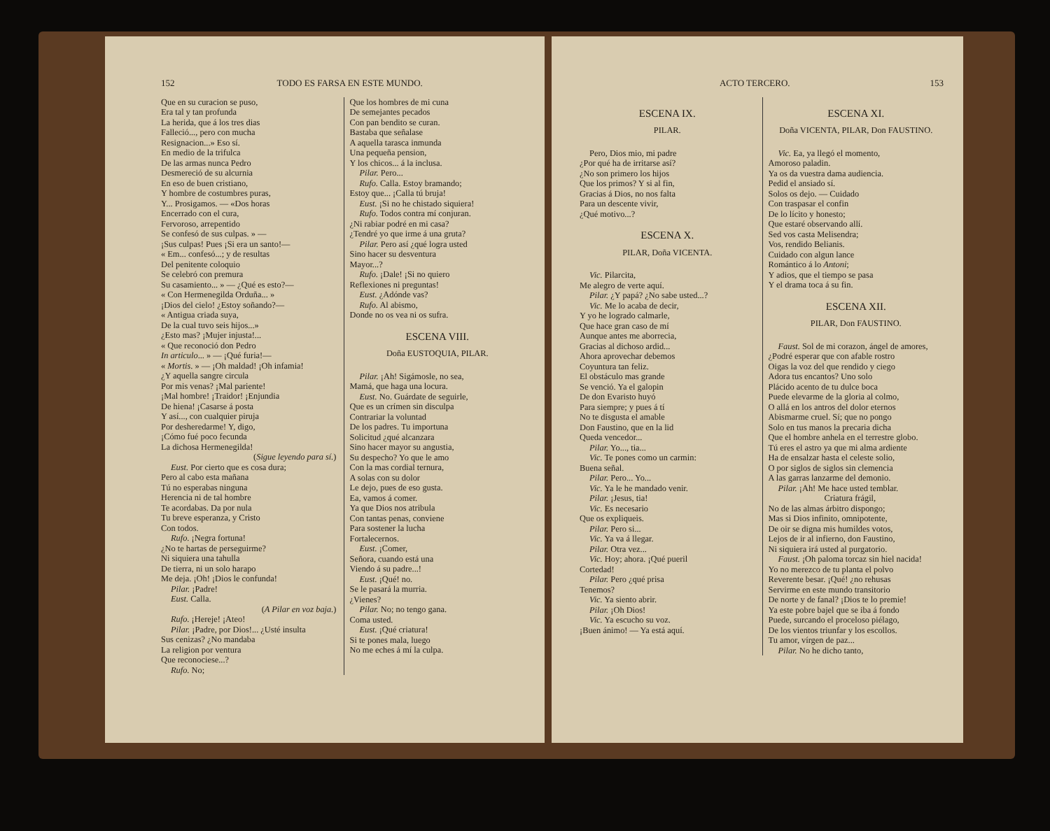152 TODO ES FARSA EN ESTE MUNDO.
Que en su curacion se puso,
Era tal y tan profunda
La herida, que á los tres dias
Falleció..., pero con mucha
Resignacion...» Eso sí.
En medio de la trifulca
De las armas nunca Pedro
Desmereció de su alcurnia
En eso de buen cristiano,
Y hombre de costumbres puras,
Y... Prosigamos. — «Dos horas
Encerrado con el cura,
Fervoroso, arrepentido
Se confesó de sus culpas. » —
¡Sus culpas! Pues ¡Si era un santo!—
« Em... confesó...; y de resultas
Del penitente coloquio
Se celebró con premura
Su casamiento... » — ¿Qué es esto?—
« Con Hermenegilda Orduña... »
¡Dios del cielo! ¿Estoy soñando?—
« Antigua criada suya,
De la cual tuvo seis hijos...»
¿Esto mas? ¡Mujer injusta!...
« Que reconoció don Pedro
In articulo... » — ¡Qué furia!—
« Mortis. » — ¡Oh maldad! ¡Oh infamia!
¿Y aquella sangre circula
Por mis venas? ¡Mal pariente!
¡Mal hombre! ¡Traidor! ¡Enjundia
De hiena! ¡Casarse á posta
Y así..., con cualquier piruja
Por desheredarme! Y, digo,
¡Cómo fué poco fecunda
La dichosa Hermenegilda!
(Sigue leyendo para sí.)
Eust. Por cierto que es cosa dura;
Pero al cabo esta mañana
Tú no esperabas ninguna
Herencia ni de tal hombre
Te acordabas. Da por nula
Tu breve esperanza, y Cristo
Con todos.
Rufo. ¡Negra fortuna!
¿No te hartas de perseguirme?
Ni siquiera una tahulla
De tierra, ni un solo harapo
Me deja. ¡Oh! ¡Dios le confunda!
Pilar. ¡Padre!
Eust. Calla.
(A Pilar en voz baja.)
Rufo. ¡Hereje! ¡Ateo!
Pilar. ¡Padre, por Dios!... ¿Usté insulta
Sus cenizas? ¿No mandaba
La religion por ventura
Que reconociese...?
Rufo. No;
Que los hombres de mi cuna
De semejantes pecados
Con pan bendito se curan.
Bastaba que señalase
A aquella tarasca inmunda
Una pequeña pension,
Y los chicos... á la inclusa.
Pilar. Pero...
Rufo. Calla. Estoy bramando;
Estoy que... ¡Calla tú bruja!
Eust. ¡Si no he chistado siquiera!
Rufo. Todos contra mí conjuran.
¿Ni rabiar podré en mi casa?
¿Tendré yo que irme á una gruta?
Pilar. Pero así ¿qué logra usted
Sino hacer su desventura
Mayor...?
Rufo. ¡Dale! ¡Si no quiero
Reflexiones ni preguntas!
Eust. ¿Adónde vas?
Rufo. Al abismo,
Donde no os vea ni os sufra.
ESCENA VIII.
Doña EUSTOQUIA, PILAR.
Pilar. ¡Ah! Sigámosle, no sea,
Mamá, que haga una locura.
Eust. No. Guárdate de seguirle,
Que es un crímen sin disculpa
Contrariar la voluntad
De los padres. Tu importuna
Solicitud ¿qué alcanzara
Sino hacer mayor su angustia,
Su despecho? Yo que le amo
Con la mas cordial ternura,
A solas con su dolor
Le dejo, pues de eso gusta.
Ea, vamos á comer.
Ya que Dios nos atribula
Con tantas penas, conviene
Para sostener la lucha
Fortalecernos.
Eust. ¡Comer,
Señora, cuando está una
Viendo á su padre...!
Eust. ¡Qué! no.
Se le pasará la murria.
¿Vienes?
Pilar. No; no tengo gana.
Coma usted.
Eust. ¡Qué criatura!
Si te pones mala, luego
No me eches á mí la culpa.
ACTO TERCERO. 153
ESCENA IX.
PILAR.
Pero, Dios mio, mi padre
¿Por qué ha de irritarse así?
¿No son primero los hijos
Que los primos? Y si al fin,
Gracias á Dios, no nos falta
Para un descente vivir,
¿Qué motivo...?
ESCENA X.
PILAR, Doña VICENTA.
Vic. Pilarcita,
Me alegro de verte aquí.
Pilar. ¿Y papá? ¿No sabe usted...?
Vic. Me lo acaba de decir,
Y yo he logrado calmarle,
Que hace gran caso de mí
Aunque antes me aborrecia,
Gracias al dichoso ardid...
Ahora aprovechar debemos
Coyuntura tan feliz.
El obstáculo mas grande
Se venció. Ya el galopin
De don Evaristo huyó
Para siempre; y pues á tí
No te disgusta el amable
Don Faustino, que en la lid
Queda vencedor...
Pilar. Yo..., tia...
Vic. Te pones como un carmin:
Buena señal.
Pilar. Pero... Yo...
Vic. Ya le he mandado venir.
Pilar. ¡Jesus, tia!
Vic. Es necesario
Que os expliqueis.
Pilar. Pero si...
Vic. Ya va á llegar.
Pilar. Otra vez...
Vic. Hoy; ahora. ¡Qué pueril
Cortedad!
Pilar. Pero ¿qué prisa
Tenemos?
Vic. Ya siento abrir.
Pilar. ¡Oh Dios!
Vic. Ya escucho su voz.
¡Buen ánimo! — Ya está aquí.
ESCENA XI.
Doña VICENTA, PILAR, Don FAUSTINO.
Vic. Ea, ya llegó el momento,
Amoroso paladin.
Ya os da vuestra dama audiencia.
Pedid el ansiado sí.
Solos os dejo. — Cuidado
Con traspasar el confin
De lo lícito y honesto;
Que estaré observando allí.
Sed vos casta Melisendra;
Vos, rendido Belianis.
Cuidado con algun lance
Romántico á lo Antoni;
Y adios, que el tiempo se pasa
Y el drama toca á su fin.
ESCENA XII.
PILAR, Don FAUSTINO.
Faust. Sol de mi corazon, ángel de amores,
¿Podré esperar que con afable rostro
Oigas la voz del que rendido y ciego
Adora tus encantos? Uno solo
Plácido acento de tu dulce boca
Puede elevarme de la gloria al colmo,
O allá en los antros del dolor eternos
Abismarme cruel. Sí; que no pongo
Solo en tus manos la precaria dicha
Que el hombre anhela en el terrestre globo.
Tú eres el astro ya que mi alma ardiente
Ha de ensalzar hasta el celeste solio,
O por siglos de siglos sin clemencia
A las garras lanzarme del demonio.
Pilar. ¡Ah! Me hace usted temblar.
Criatura frágil,
No de las almas árbitro dispongo;
Mas si Dios infinito, omnipotente,
De oir se digna mis humildes votos,
Lejos de ir al infierno, don Faustino,
Ni siquiera irá usted al purgatorio.
Faust. ¡Oh paloma torcaz sin hiel nacida!
Yo no merezco de tu planta el polvo
Reverente besar. ¡Qué! ¿no rehusas
Servirme en este mundo transitorio
De norte y de fanal? ¡Dios te lo premie!
Ya este pobre bajel que se iba á fondo
Puede, surcando el proceloso piélago,
De los vientos triunfar y los escollos.
Tu amor, vírgen de paz...
Pilar. No he dicho tanto,